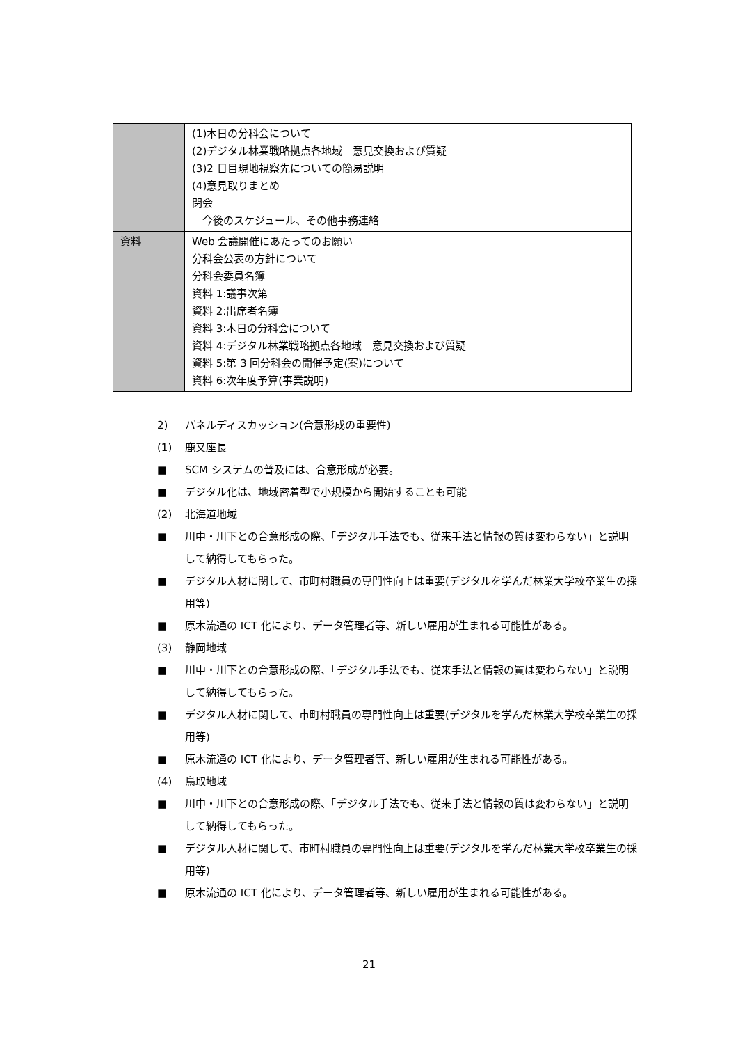| | (1)本日の分科会について (2)デジタル林業戦略拠点各地域 意見交換および質疑 (3)2 日目現地視察先についての簡易説明 (4)意見取りまとめ 閉会 今後のスケジュール、その他事務連絡 |
| 資料 | Web 会議開催にあたってのお願い 分科会公表の方針について 分科会委員名簿 資料 1:議事次第 資料 2:出席者名簿 資料 3:本日の分科会について 資料 4:デジタル林業戦略拠点各地域 意見交換および質疑 資料 5:第 3 回分科会の開催予定(案)について 資料 6:次年度予算(事業説明) |
2) パネルディスカッション(合意形成の重要性)
(1) 鹿又座長
■ SCM システムの普及には、合意形成が必要。
■ デジタル化は、地域密着型で小規模から開始することも可能
(2) 北海道地域
■ 川中・川下との合意形成の際、「デジタル手法でも、従来手法と情報の質は変わらない」と説明して納得してもらった。
■ デジタル人材に関して、市町村職員の専門性向上は重要(デジタルを学んだ林業大学校卒業生の採用等)
■ 原木流通の ICT 化により、データ管理者等、新しい雇用が生まれる可能性がある。
(3) 静岡地域
■ 川中・川下との合意形成の際、「デジタル手法でも、従来手法と情報の質は変わらない」と説明して納得してもらった。
■ デジタル人材に関して、市町村職員の専門性向上は重要(デジタルを学んだ林業大学校卒業生の採用等)
■ 原木流通の ICT 化により、データ管理者等、新しい雇用が生まれる可能性がある。
(4) 鳥取地域
■ 川中・川下との合意形成の際、「デジタル手法でも、従来手法と情報の質は変わらない」と説明して納得してもらった。
■ デジタル人材に関して、市町村職員の専門性向上は重要(デジタルを学んだ林業大学校卒業生の採用等)
■ 原木流通の ICT 化により、データ管理者等、新しい雇用が生まれる可能性がある。
21